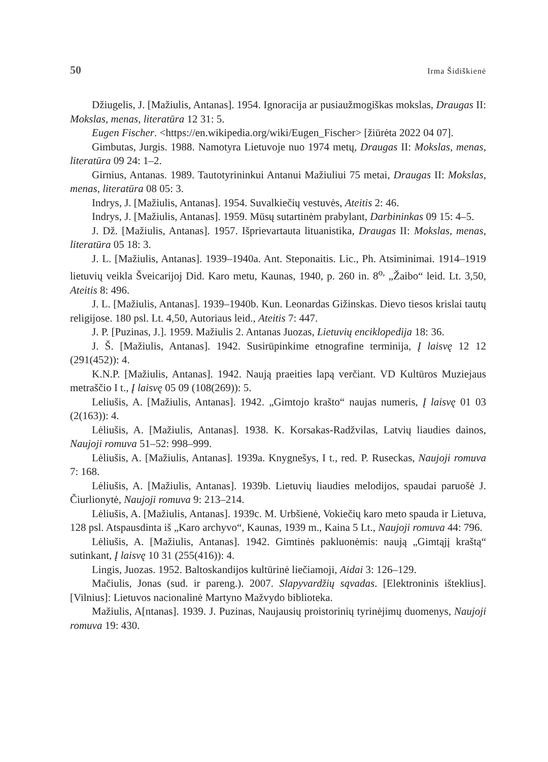50 Irma Šidiškienė
Džiugelis, J. [Mažiulis, Antanas]. 1954. Ignoracija ar pusiaužmogiškas mokslas, Draugas II: Mokslas, menas, literatūra 12 31: 5.
Eugen Fischer. <https://en.wikipedia.org/wiki/Eugen_Fischer> [žiūrėta 2022 04 07].
Gimbutas, Jurgis. 1988. Namotyra Lietuvoje nuo 1974 metų, Draugas II: Mokslas, menas, literatūra 09 24: 1–2.
Girnius, Antanas. 1989. Tautotyrininkui Antanui Mažiuliui 75 metai, Draugas II: Mokslas, menas, literatūra 08 05: 3.
Indrys, J. [Mažiulis, Antanas]. 1954. Suvalkiečių vestuvės, Ateitis 2: 46.
Indrys, J. [Mažiulis, Antanas]. 1959. Mūsų sutartinėm prabylant, Darbininkas 09 15: 4–5.
J. Dž. [Mažiulis, Antanas]. 1957. Išprievartauta lituanistika, Draugas II: Mokslas, menas, literatūra 05 18: 3.
J. L. [Mažiulis, Antanas]. 1939–1940a. Ant. Steponaitis. Lic., Ph. Atsiminimai. 1914–1919 lietuvių veikla Šveicarijoj Did. Karo metu, Kaunas, 1940, p. 260 in. 8<sup>o,</sup> „Žaibo“ leid. Lt. 3,50, Ateitis 8: 496.
J. L. [Mažiulis, Antanas]. 1939–1940b. Kun. Leonardas Gižinskas. Dievo tiesos krislai tautų religijose. 180 psl. Lt. 4,50, Autoriaus leid., Ateitis 7: 447.
J. P. [Puzinas, J.]. 1959. Mažiulis 2. Antanas Juozas, Lietuvių enciklopedija 18: 36.
J. Š. [Mažiulis, Antanas]. 1942. Susirūpinkime etnografine terminija, Į laisvę 12 12 (291(452)): 4.
K.N.P. [Mažiulis, Antanas]. 1942. Naują praeities lapą verčiant. VD Kultūros Muziejaus metraščio I t., Į laisvę 05 09 (108(269)): 5.
Leliušis, A. [Mažiulis, Antanas]. 1942. „Gimtojo krašto“ naujas numeris, Į laisvę 01 03 (2(163)): 4.
Lėliušis, A. [Mažiulis, Antanas]. 1938. K. Korsakas-Radžvilas, Latvių liaudies dainos, Naujoji romuva 51–52: 998–999.
Lėliušis, A. [Mažiulis, Antanas]. 1939a. Knygnešys, I t., red. P. Ruseckas, Naujoji romuva 7: 168.
Lėliušis, A. [Mažiulis, Antanas]. 1939b. Lietuvių liaudies melodijos, spaudai paruošė J. Čiurlionytė, Naujoji romuva 9: 213–214.
Lėliušis, A. [Mažiulis, Antanas]. 1939c. M. Urbšienė, Vokiečių karo meto spauda ir Lietuva, 128 psl. Atspausdinta iš „Karo archyvo“, Kaunas, 1939 m., Kaina 5 Lt., Naujoji romuva 44: 796.
Lėliušis, A. [Mažiulis, Antanas]. 1942. Gimtinės pakluonėmis: naują „Gimtąjį kraštą“ sutinkant, Į laisvę 10 31 (255(416)): 4.
Lingis, Juozas. 1952. Baltoskandijos kultūrinė liečiamoji, Aidai 3: 126–129.
Mačiulis, Jonas (sud. ir pareng.). 2007. Slapyvardžių sąvadas. [Elektroninis išteklius]. [Vilnius]: Lietuvos nacionalinė Martyno Mažvydo biblioteka.
Mažiulis, A[ntanas]. 1939. J. Puzinas, Naujausių proistorinių tyrinėjimų duomenys, Naujoji romuva 19: 430.